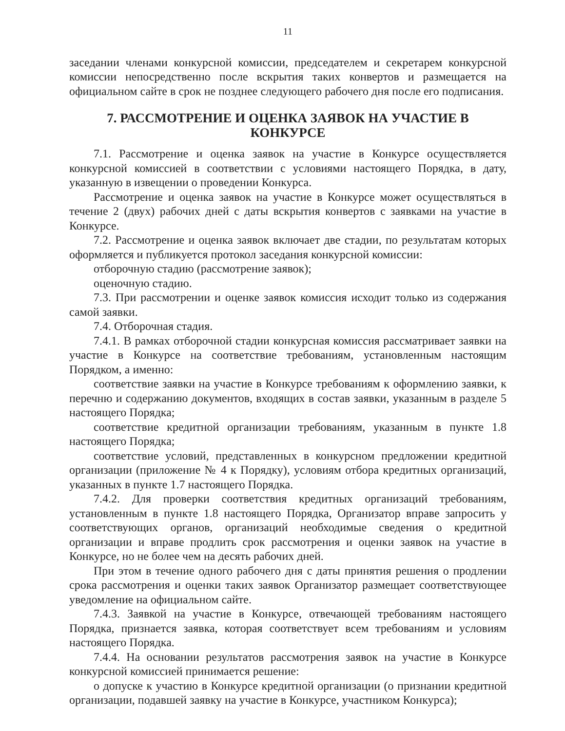11
заседании членами конкурсной комиссии, председателем и секретарем конкурсной комиссии непосредственно после вскрытия таких конвертов и размещается на официальном сайте в срок не позднее следующего рабочего дня после его подписания.
7. РАССМОТРЕНИЕ И ОЦЕНКА ЗАЯВОК НА УЧАСТИЕ В КОНКУРСЕ
7.1. Рассмотрение и оценка заявок на участие в Конкурсе осуществляется конкурсной комиссией в соответствии с условиями настоящего Порядка, в дату, указанную в извещении о проведении Конкурса.
Рассмотрение и оценка заявок на участие в Конкурсе может осуществляться в течение 2 (двух) рабочих дней с даты вскрытия конвертов с заявками на участие в Конкурсе.
7.2. Рассмотрение и оценка заявок включает две стадии, по результатам которых оформляется и публикуется протокол заседания конкурсной комиссии:
отборочную стадию (рассмотрение заявок);
оценочную стадию.
7.3. При рассмотрении и оценке заявок комиссия исходит только из содержания самой заявки.
7.4. Отборочная стадия.
7.4.1. В рамках отборочной стадии конкурсная комиссия рассматривает заявки на участие в Конкурсе на соответствие требованиям, установленным настоящим Порядком, а именно:
соответствие заявки на участие в Конкурсе требованиям к оформлению заявки, к перечню и содержанию документов, входящих в состав заявки, указанным в разделе 5 настоящего Порядка;
соответствие кредитной организации требованиям, указанным в пункте 1.8 настоящего Порядка;
соответствие условий, представленных в конкурсном предложении кредитной организации (приложение № 4 к Порядку), условиям отбора кредитных организаций, указанных в пункте 1.7 настоящего Порядка.
7.4.2. Для проверки соответствия кредитных организаций требованиям, установленным в пункте 1.8 настоящего Порядка, Организатор вправе запросить у соответствующих органов, организаций необходимые сведения о кредитной организации и вправе продлить срок рассмотрения и оценки заявок на участие в Конкурсе, но не более чем на десять рабочих дней.
При этом в течение одного рабочего дня с даты принятия решения о продлении срока рассмотрения и оценки таких заявок Организатор размещает соответствующее уведомление на официальном сайте.
7.4.3. Заявкой на участие в Конкурсе, отвечающей требованиям настоящего Порядка, признается заявка, которая соответствует всем требованиям и условиям настоящего Порядка.
7.4.4. На основании результатов рассмотрения заявок на участие в Конкурсе конкурсной комиссией принимается решение:
о допуске к участию в Конкурсе кредитной организации (о признании кредитной организации, подавшей заявку на участие в Конкурсе, участником Конкурса);